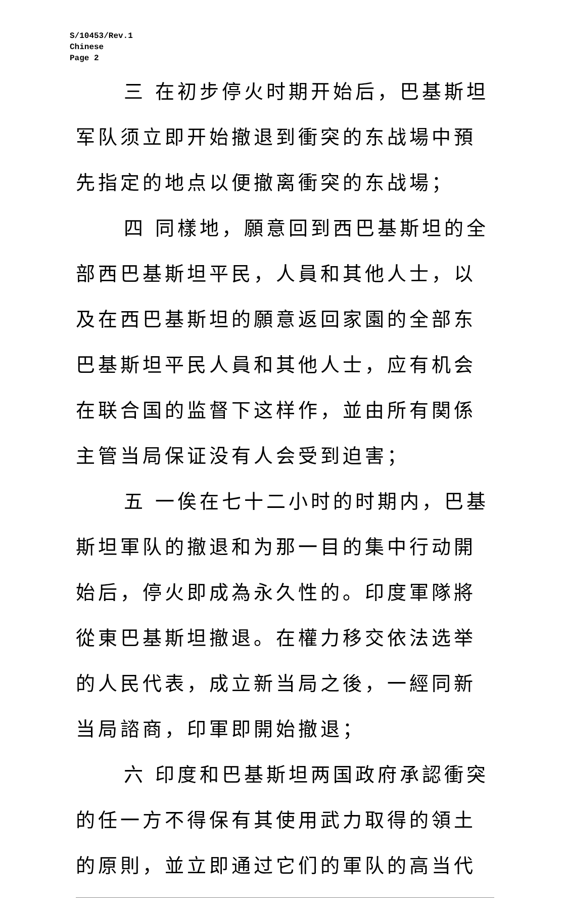S/10453/Rev.1
Chinese
Page 2
三 在初步停火时期开始后，巴基斯坦军队须立即开始撤退到衝突的东战場中預先指定的地点以便撤离衝突的东战場；
四 同樣地，願意回到西巴基斯坦的全部西巴基斯坦平民，人員和其他人士，以及在西巴基斯坦的願意返回家園的全部东巴基斯坦平民人員和其他人士，应有机会在联合国的监督下这样作，並由所有関係主管当局保证没有人会受到迫害；
五 一俟在七十二小时的时期内，巴基斯坦軍队的撤退和为那一目的集中行动開始后，停火即成為永久性的。印度軍隊將從東巴基斯坦撤退。在權力移交依法选举的人民代表，成立新当局之後，一經同新当局諮商，印軍即開始撤退；
六 印度和巴基斯坦两国政府承認衝突的任一方不得保有其使用武力取得的領土的原則，並立即通过它们的軍队的高当代